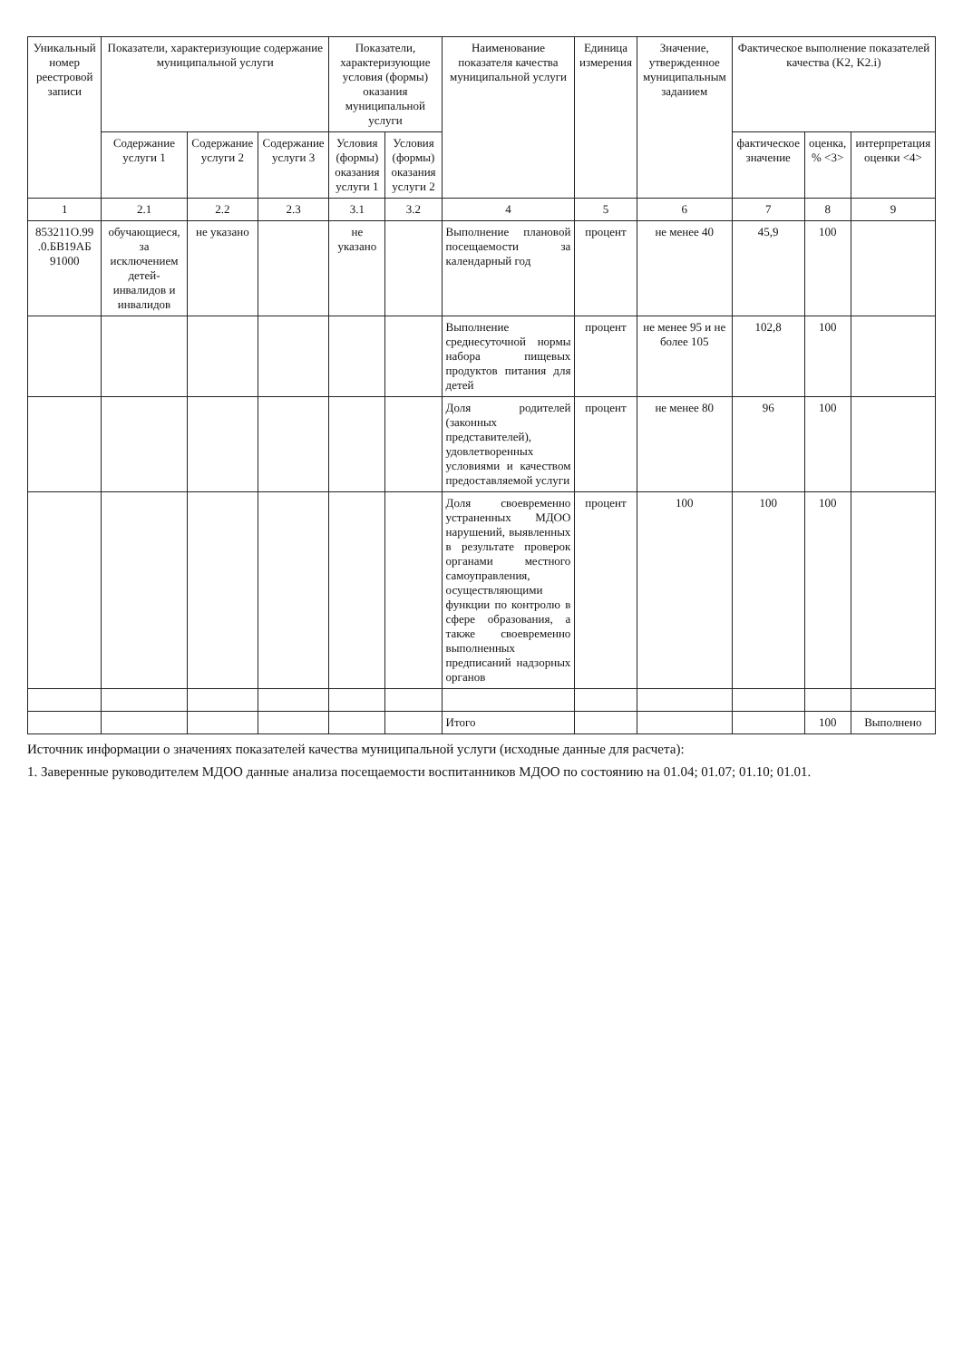| Уникальный номер реестровой записи | Показатели, характеризующие содержание муниципальной услуги | | | Показатели, характеризующие условия (формы) оказания муниципальной услуги | | Наименование показателя качества муниципальной услуги | Единица измерения | Значение, утвержденное муниципальным заданием | Фактическое выполнение показателей качества (K2, K2.i) | | |
| --- | --- | --- | --- | --- | --- | --- | --- | --- | --- | --- | --- |
| | Содержание услуги 1 | Содержание услуги 2 | Содержание услуги 3 | Условия (формы) оказания услуги 1 | Условия (формы) оказания услуги 2 | | | | фактическое значение | оценка, % <3> | интерпретация оценки <4> |
| 1 | 2.1 | 2.2 | 2.3 | 3.1 | 3.2 | 4 | 5 | 6 | 7 | 8 | 9 |
| 853211О.99 .0.БВ19АБ 91000 | обучающиеся, за исключением детей-инвалидов и инвалидов | не указано | | не указано | | Выполнение плановой посещаемости за календарный год | процент | не менее 40 | 45,9 | 100 | |
| | | | | | | Выполнение среднесуточной нормы набора пищевых продуктов питания для детей | процент | не менее 95 и не более 105 | 102,8 | 100 | |
| | | | | | | Доля родителей (законных представителей), удовлетворенных условиями и качеством предоставляемой услуги | процент | не менее 80 | 96 | 100 | |
| | | | | | | Доля своевременно устраненных МДОО нарушений, выявленных в результате проверок органами местного самоуправления, осуществляющими функции по контролю в сфере образования, а также своевременно выполненных предписаний надзорных органов | процент | 100 | 100 | 100 | |
| | | | | | | Итого | | | | 100 | Выполнено |
Источник информации о значениях показателей качества муниципальной услуги (исходные данные для расчета):
1. Заверенные руководителем МДОО данные анализа посещаемости воспитанников МДОО по состоянию на 01.04; 01.07; 01.10; 01.01.